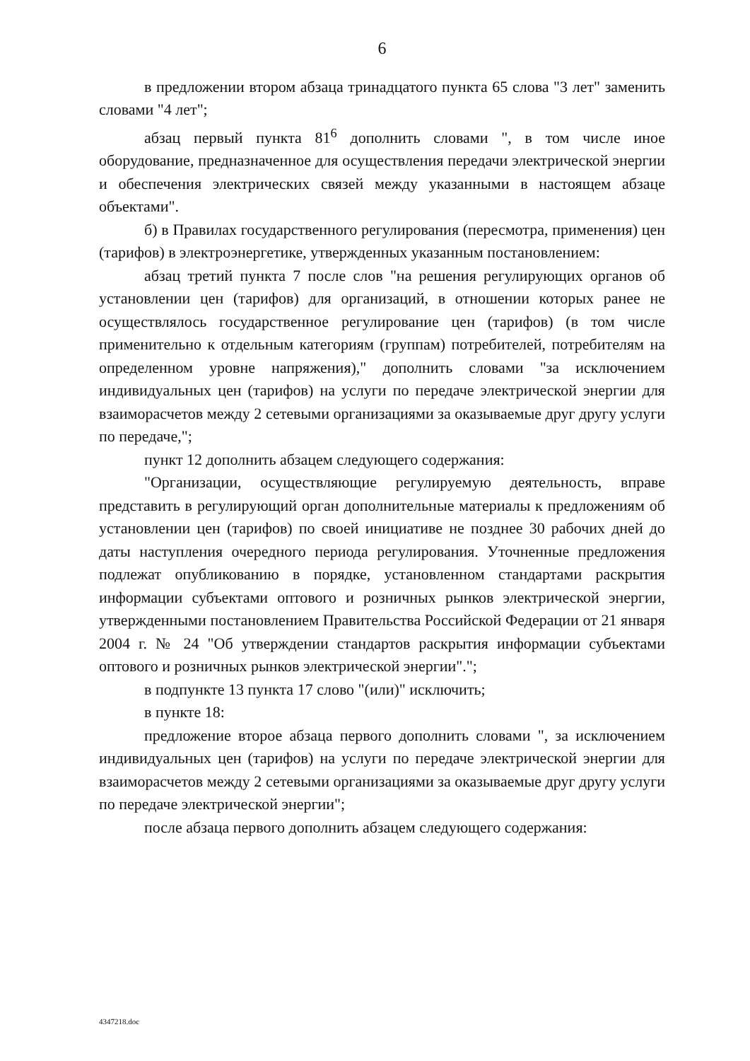6
в предложении втором абзаца тринадцатого пункта 65 слова "3 лет" заменить словами "4 лет";
абзац первый пункта 81<sup>6</sup> дополнить словами ", в том числе иное оборудование, предназначенное для осуществления передачи электрической энергии и обеспечения электрических связей между указанными в настоящем абзаце объектами".
б) в Правилах государственного регулирования (пересмотра, применения) цен (тарифов) в электроэнергетике, утвержденных указанным постановлением:
абзац третий пункта 7 после слов "на решения регулирующих органов об установлении цен (тарифов) для организаций, в отношении которых ранее не осуществлялось государственное регулирование цен (тарифов) (в том числе применительно к отдельным категориям (группам) потребителей, потребителям на определенном уровне напряжения)," дополнить словами "за исключением индивидуальных цен (тарифов) на услуги по передаче электрической энергии для взаиморасчетов между 2 сетевыми организациями за оказываемые друг другу услуги по передаче,";
пункт 12 дополнить абзацем следующего содержания:
"Организации, осуществляющие регулируемую деятельность, вправе представить в регулирующий орган дополнительные материалы к предложениям об установлении цен (тарифов) по своей инициативе не позднее 30 рабочих дней до даты наступления очередного периода регулирования. Уточненные предложения подлежат опубликованию в порядке, установленном стандартами раскрытия информации субъектами оптового и розничных рынков электрической энергии, утвержденными постановлением Правительства Российской Федерации от 21 января 2004 г. № 24 "Об утверждении стандартов раскрытия информации субъектами оптового и розничных рынков электрической энергии".";
в подпункте 13 пункта 17 слово "(или)" исключить;
в пункте 18:
предложение второе абзаца первого дополнить словами ", за исключением индивидуальных цен (тарифов) на услуги по передаче электрической энергии для взаиморасчетов между 2 сетевыми организациями за оказываемые друг другу услуги по передаче электрической энергии";
после абзаца первого дополнить абзацем следующего содержания:
4347218.doc